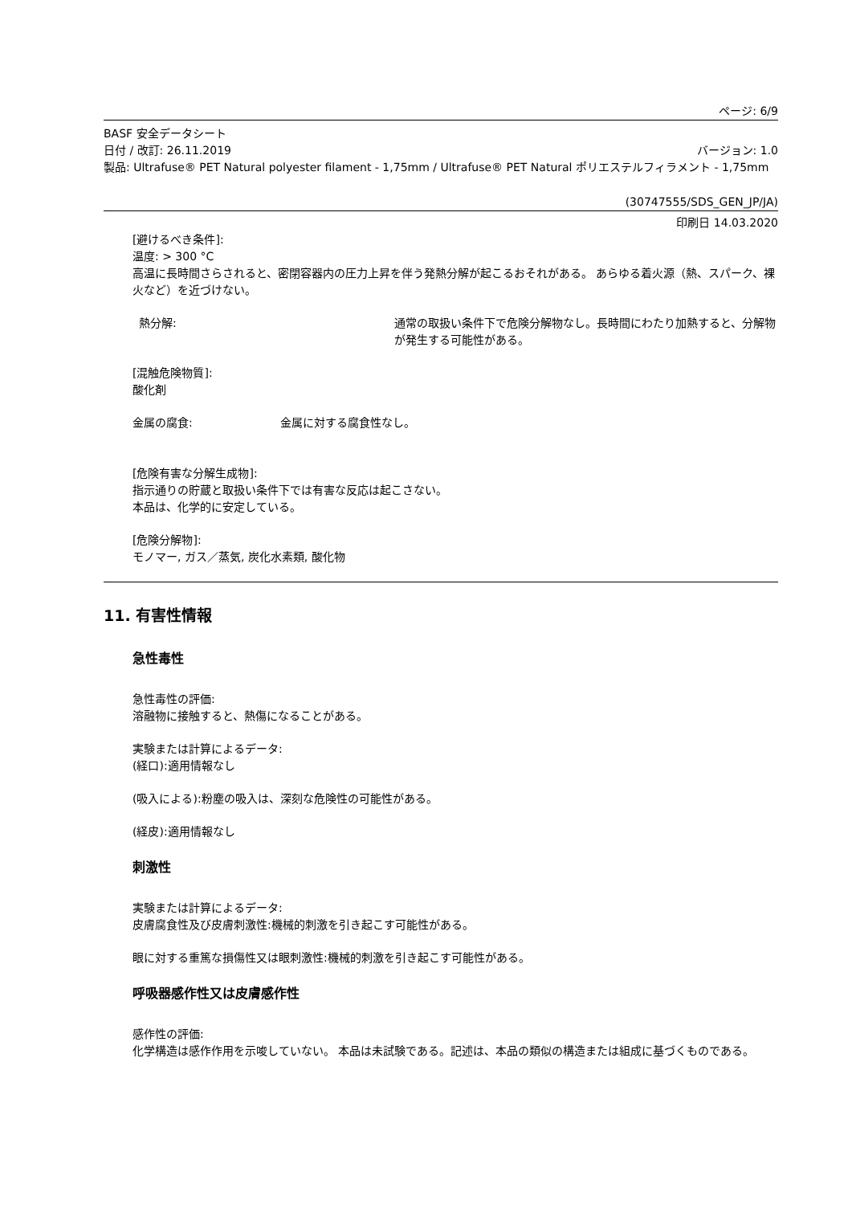ページ: 6/9
BASF 安全データシート
日付 / 改訂: 26.11.2019 バージョン: 1.0
製品: Ultrafuse® PET Natural polyester filament - 1,75mm / Ultrafuse® PET Natural ポリエステルフィラメント - 1,75mm
(30747555/SDS_GEN_JP/JA)
印刷日 14.03.2020
[避けるべき条件]:
温度: > 300 °C
高温に長時間さらされると、密閉容器内の圧力上昇を伴う発熱分解が起こるおそれがある。 あらゆる着火源（熱、スパーク、裸火など）を近づけない。
熱分解: 通常の取扱い条件下で危険分解物なし。長時間にわたり加熱すると、分解物が発生する可能性がある。
[混触危険物質]:
酸化剤
金属の腐食: 金属に対する腐食性なし。
[危険有害な分解生成物]:
指示通りの貯蔵と取扱い条件下では有害な反応は起こさない。
本品は、化学的に安定している。
[危険分解物]:
モノマー, ガス／蒸気, 炭化水素類, 酸化物
11. 有害性情報
急性毒性
急性毒性の評価:
溶融物に接触すると、熱傷になることがある。
実験または計算によるデータ:
(経口):適用情報なし
(吸入による):粉塵の吸入は、深刻な危険性の可能性がある。
(経皮):適用情報なし
刺激性
実験または計算によるデータ:
皮膚腐食性及び皮膚刺激性:機械的刺激を引き起こす可能性がある。
眼に対する重篤な損傷性又は眼刺激性:機械的刺激を引き起こす可能性がある。
呼吸器感作性又は皮膚感作性
感作性の評価:
化学構造は感作作用を示唆していない。 本品は未試験である。記述は、本品の類似の構造または組成に基づくものである。